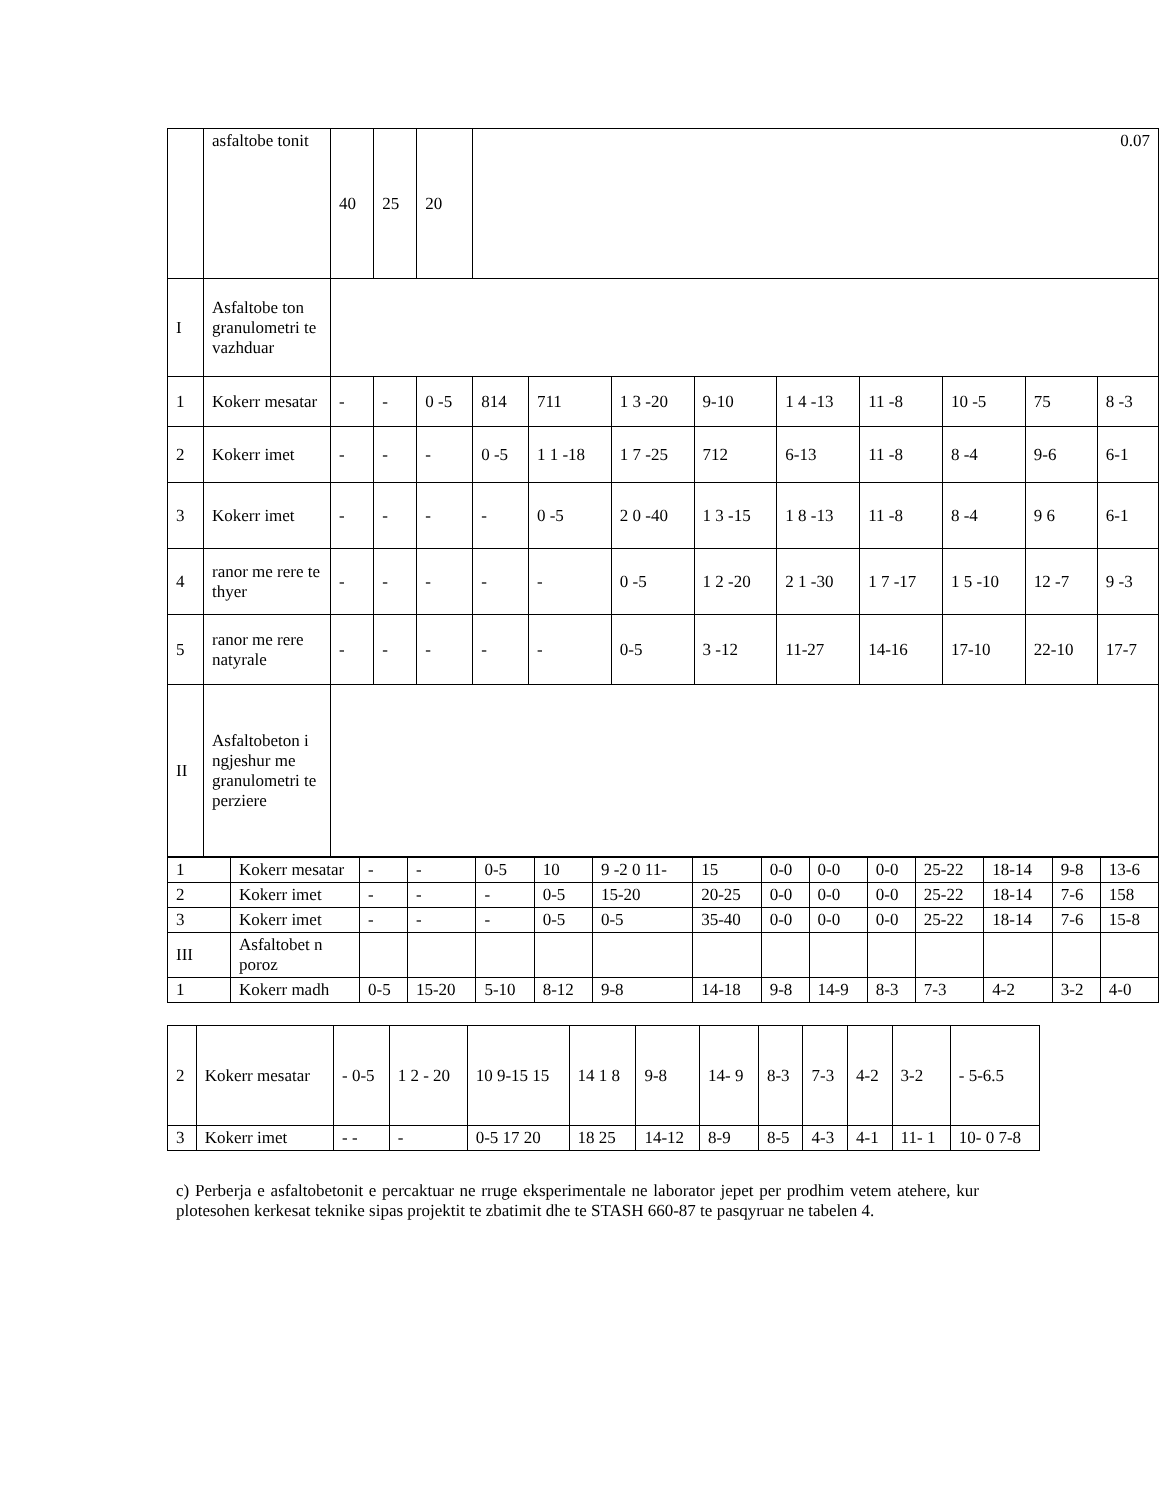| | asfaltobe tonit | 40 | 25 | 20 | 0.07 | | | | | | | | |
| I | Asfaltobe ton granulometri te vazhduar | | | | | | | | | | | | |
| 1 | Kokerr mesatar | - | - | 0 -5 | 814 | 711 | 1 3 -20 | 9-10 | 1 4 -13 | 11 -8 | 10 -5 | 75 | 8 -3 |
| 2 | Kokerr imet | - | - | - | 0 -5 | 1 1 -18 | 1 7 -25 | 712 | 6-13 | 11 -8 | 8 -4 | 9-6 | 6-1 |
| 3 | Kokerr imet | - | - | - | - | 0 -5 | 2 0 -40 | 1 3 -15 | 1 8 -13 | 11 -8 | 8 -4 | 9 6 | 6-1 |
| 4 | ranor me rere te thyer | - | - | - | - | - | 0 -5 | 1 2 -20 | 2 1 -30 | 1 7 -17 | 1 5 -10 | 12 -7 | 9 -3 |
| 5 | ranor me rere natyrale | - | - | - | - | - | 0-5 | 3 -12 | 11-27 | 14-16 | 17-10 | 22-10 | 17-7 |
| II | Asfaltobeton i ngjeshur me granulometri te perziere | | | | | | | | | | | | |
| 1 | Kokerr mesatar | - | - | 0-5 | 10 | 9 -2 0 11- | 15 | 0-0 | 0-0 | 0-0 | 25-22 | 18-14 | 9-8 | 13-6 |
| 2 | Kokerr imet | - | - | - | 0-5 | 15-20 | 20-25 | 0-0 | 0-0 | 0-0 | 25-22 | 18-14 | 7-6 | 158 |
| 3 | Kokerr imet | - | - | - | 0-5 | 0-5 | 35-40 | 0-0 | 0-0 | 0-0 | 25-22 | 18-14 | 7-6 | 15-8 |
| III | Asfaltobet n poroz | | | | | | | | | | | | | |
| 1 | Kokerr madh | 0-5 | 15-20 | 5-10 | 8-12 | 9-8 | 14-18 | 9-8 | 14-9 | 8-3 | 7-3 | 4-2 | 3-2 | 4-0 |
| 2 | Kokerr mesatar | - 0-5 | 1 2 - 20 | 10 9-15 15 | 14 1 8 | 9-8 | 14- 9 | 8-3 | 7-3 | 4-2 | 3-2 | - 5-6.5 |
| 3 | Kokerr imet | - - | - | 0-5 17 20 | 18 25 | 14-12 | 8-9 | 8-5 | 4-3 | 4-1 | 11- 1 | 10- 0 7-8 |
c) Perberja e asfaltobetonit e percaktuar ne rruge eksperimentale ne laborator jepet per prodhim vetem atehere, kur plotesohen kerkesat teknike sipas projektit te zbatimit dhe te STASH 660-87 te pasqyruar ne tabelen 4.